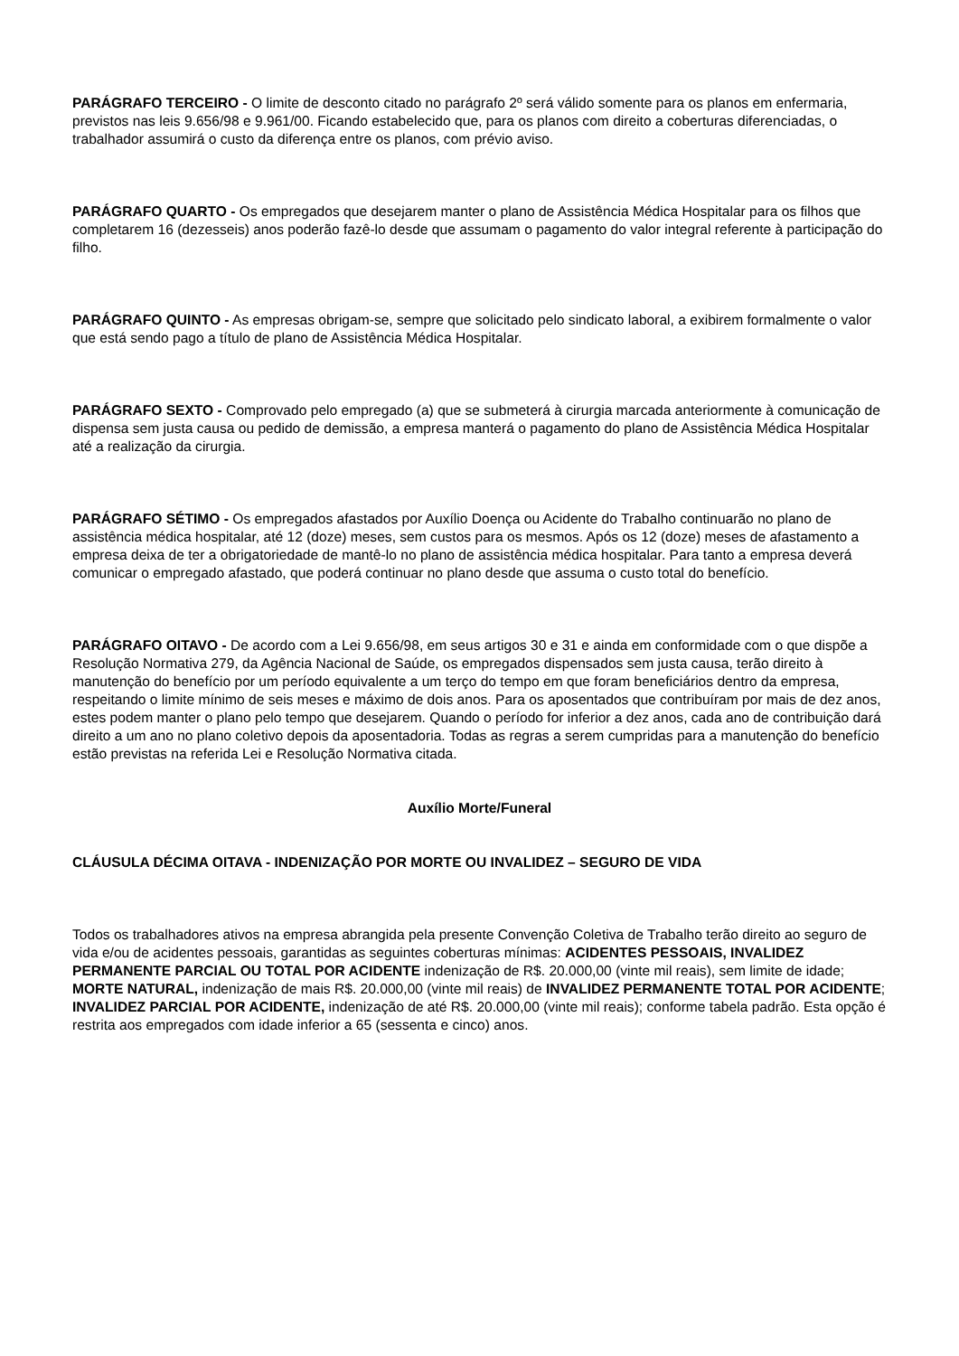PARÁGRAFO TERCEIRO - O limite de desconto citado no parágrafo 2º será válido somente para os planos em enfermaria, previstos nas leis 9.656/98 e 9.961/00. Ficando estabelecido que, para os planos com direito a coberturas diferenciadas, o trabalhador assumirá o custo da diferença entre os planos, com prévio aviso.
PARÁGRAFO QUARTO - Os empregados que desejarem manter o plano de Assistência Médica Hospitalar para os filhos que completarem 16 (dezesseis) anos poderão fazê-lo desde que assumam o pagamento do valor integral referente à participação do filho.
PARÁGRAFO QUINTO - As empresas obrigam-se, sempre que solicitado pelo sindicato laboral, a exibirem formalmente o valor que está sendo pago a título de plano de Assistência Médica Hospitalar.
PARÁGRAFO SEXTO - Comprovado pelo empregado (a) que se submeterá à cirurgia marcada anteriormente à comunicação de dispensa sem justa causa ou pedido de demissão, a empresa manterá o pagamento do plano de Assistência Médica Hospitalar até a realização da cirurgia.
PARÁGRAFO SÉTIMO - Os empregados afastados por Auxílio Doença ou Acidente do Trabalho continuarão no plano de assistência médica hospitalar, até 12 (doze) meses, sem custos para os mesmos. Após os 12 (doze) meses de afastamento a empresa deixa de ter a obrigatoriedade de mantê-lo no plano de assistência médica hospitalar. Para tanto a empresa deverá comunicar o empregado afastado, que poderá continuar no plano desde que assuma o custo total do benefício.
PARÁGRAFO OITAVO - De acordo com a Lei 9.656/98, em seus artigos 30 e 31 e ainda em conformidade com o que dispõe a Resolução Normativa 279, da Agência Nacional de Saúde, os empregados dispensados sem justa causa, terão direito à manutenção do benefício por um período equivalente a um terço do tempo em que foram beneficiários dentro da empresa, respeitando o limite mínimo de seis meses e máximo de dois anos. Para os aposentados que contribuíram por mais de dez anos, estes podem manter o plano pelo tempo que desejarem. Quando o período for inferior a dez anos, cada ano de contribuição dará direito a um ano no plano coletivo depois da aposentadoria. Todas as regras a serem cumpridas para a manutenção do benefício estão previstas na referida Lei e Resolução Normativa citada.
Auxílio Morte/Funeral
CLÁUSULA DÉCIMA OITAVA - INDENIZAÇÃO POR MORTE OU INVALIDEZ – SEGURO DE VIDA
Todos os trabalhadores ativos na empresa abrangida pela presente Convenção Coletiva de Trabalho terão direito ao seguro de vida e/ou de acidentes pessoais, garantidas as seguintes coberturas mínimas: ACIDENTES PESSOAIS, INVALIDEZ PERMANENTE PARCIAL OU TOTAL POR ACIDENTE indenização de R$. 20.000,00 (vinte mil reais), sem limite de idade; MORTE NATURAL, indenização de mais R$. 20.000,00 (vinte mil reais) de INVALIDEZ PERMANENTE TOTAL POR ACIDENTE; INVALIDEZ PARCIAL POR ACIDENTE, indenização de até R$. 20.000,00 (vinte mil reais); conforme tabela padrão. Esta opção é restrita aos empregados com idade inferior a 65 (sessenta e cinco) anos.